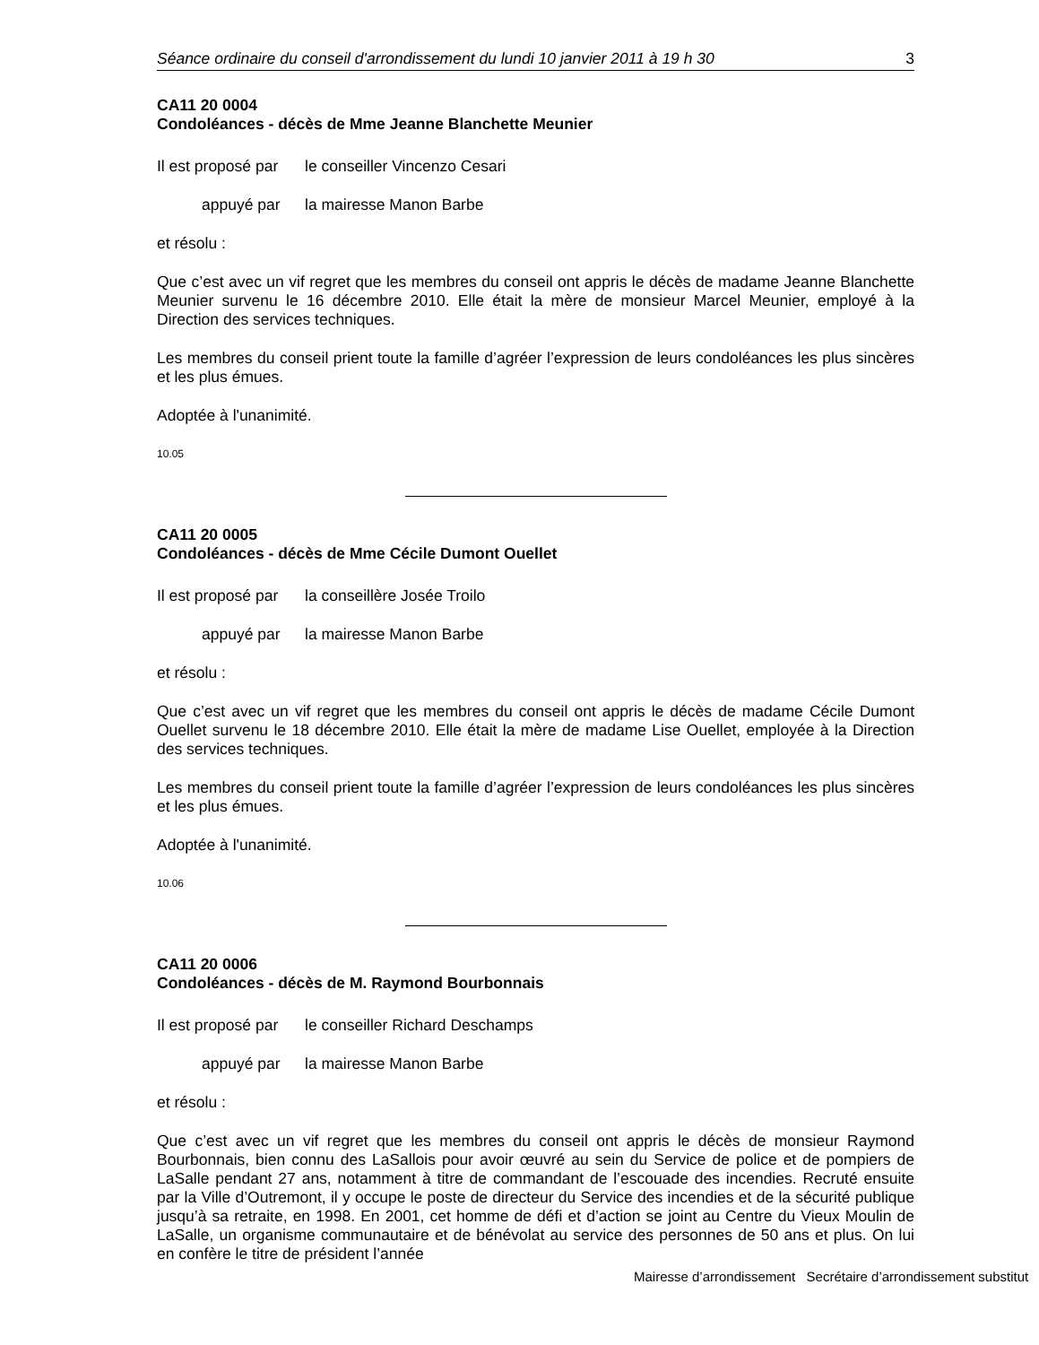Séance ordinaire du conseil d'arrondissement du lundi 10 janvier 2011 à 19 h 30 3
CA11 20 0004
Condoléances - décès de Mme Jeanne Blanchette Meunier
Il est proposé par le conseiller Vincenzo Cesari
appuyé par la mairesse Manon Barbe
et résolu :
Que c’est avec un vif regret que les membres du conseil ont appris le décès de madame Jeanne Blanchette Meunier survenu le 16 décembre 2010. Elle était la mère de monsieur Marcel Meunier, employé à la Direction des services techniques.
Les membres du conseil prient toute la famille d’agréer l’expression de leurs condoléances les plus sincères et les plus émues.
Adoptée à l'unanimité.
10.05
CA11 20 0005
Condoléances - décès de Mme Cécile Dumont Ouellet
Il est proposé par la conseillère Josée Troilo
appuyé par la mairesse Manon Barbe
et résolu :
Que c’est avec un vif regret que les membres du conseil ont appris le décès de madame Cécile Dumont Ouellet survenu le 18 décembre 2010. Elle était la mère de madame Lise Ouellet, employée à la Direction des services techniques.
Les membres du conseil prient toute la famille d’agréer l’expression de leurs condoléances les plus sincères et les plus émues.
Adoptée à l'unanimité.
10.06
CA11 20 0006
Condoléances - décès de M. Raymond Bourbonnais
Il est proposé par le conseiller Richard Deschamps
appuyé par la mairesse Manon Barbe
et résolu :
Que c’est avec un vif regret que les membres du conseil ont appris le décès de monsieur Raymond Bourbonnais, bien connu des LaSallois pour avoir œuvré au sein du Service de police et de pompiers de LaSalle pendant 27 ans, notamment à titre de commandant de l’escouade des incendies. Recruté ensuite par la Ville d’Outremont, il y occupe le poste de directeur du Service des incendies et de la sécurité publique jusqu’à sa retraite, en 1998. En 2001, cet homme de défi et d’action se joint au Centre du Vieux Moulin de LaSalle, un organisme communautaire et de bénévolat au service des personnes de 50 ans et plus. On lui en confère le titre de président l’année
Mairesse d’arrondissement Secrétaire d’arrondissement substitut